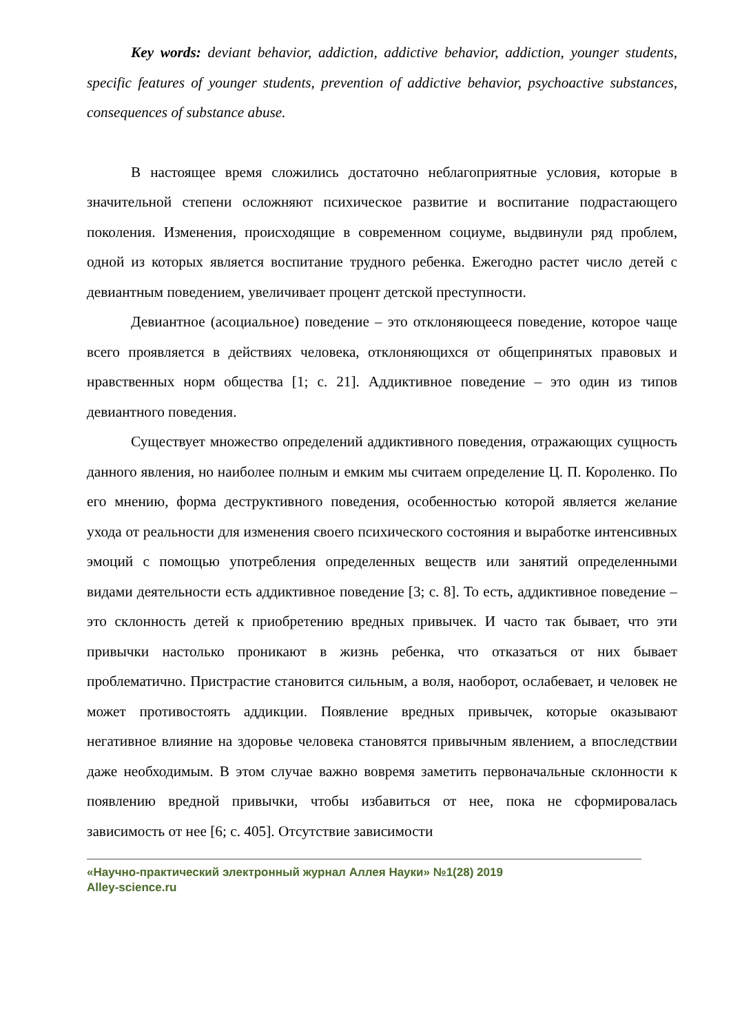Key words: deviant behavior, addiction, addictive behavior, addiction, younger students, specific features of younger students, prevention of addictive behavior, psychoactive substances, consequences of substance abuse.
В настоящее время сложились достаточно неблагоприятные условия, которые в значительной степени осложняют психическое развитие и воспитание подрастающего поколения. Изменения, происходящие в современном социуме, выдвинули ряд проблем, одной из которых является воспитание трудного ребенка. Ежегодно растет число детей с девиантным поведением, увеличивает процент детской преступности.
Девиантное (асоциальное) поведение – это отклоняющееся поведение, которое чаще всего проявляется в действиях человека, отклоняющихся от общепринятых правовых и нравственных норм общества [1; с. 21]. Аддиктивное поведение – это один из типов девиантного поведения.
Существует множество определений аддиктивного поведения, отражающих сущность данного явления, но наиболее полным и емким мы считаем определение Ц. П. Короленко. По его мнению, форма деструктивного поведения, особенностью которой является желание ухода от реальности для изменения своего психического состояния и выработке интенсивных эмоций с помощью употребления определенных веществ или занятий определенными видами деятельности есть аддиктивное поведение [3; с. 8]. То есть, аддиктивное поведение – это склонность детей к приобретению вредных привычек. И часто так бывает, что эти привычки настолько проникают в жизнь ребенка, что отказаться от них бывает проблематично. Пристрастие становится сильным, а воля, наоборот, ослабевает, и человек не может противостоять аддикции. Появление вредных привычек, которые оказывают негативное влияние на здоровье человека становятся привычным явлением, а впоследствии даже необходимым. В этом случае важно вовремя заметить первоначальные склонности к появлению вредной привычки, чтобы избавиться от нее, пока не сформировалась зависимость от нее [6; с. 405]. Отсутствие зависимости
«Научно-практический электронный журнал Аллея Науки» №1(28) 2019
Alley-science.ru